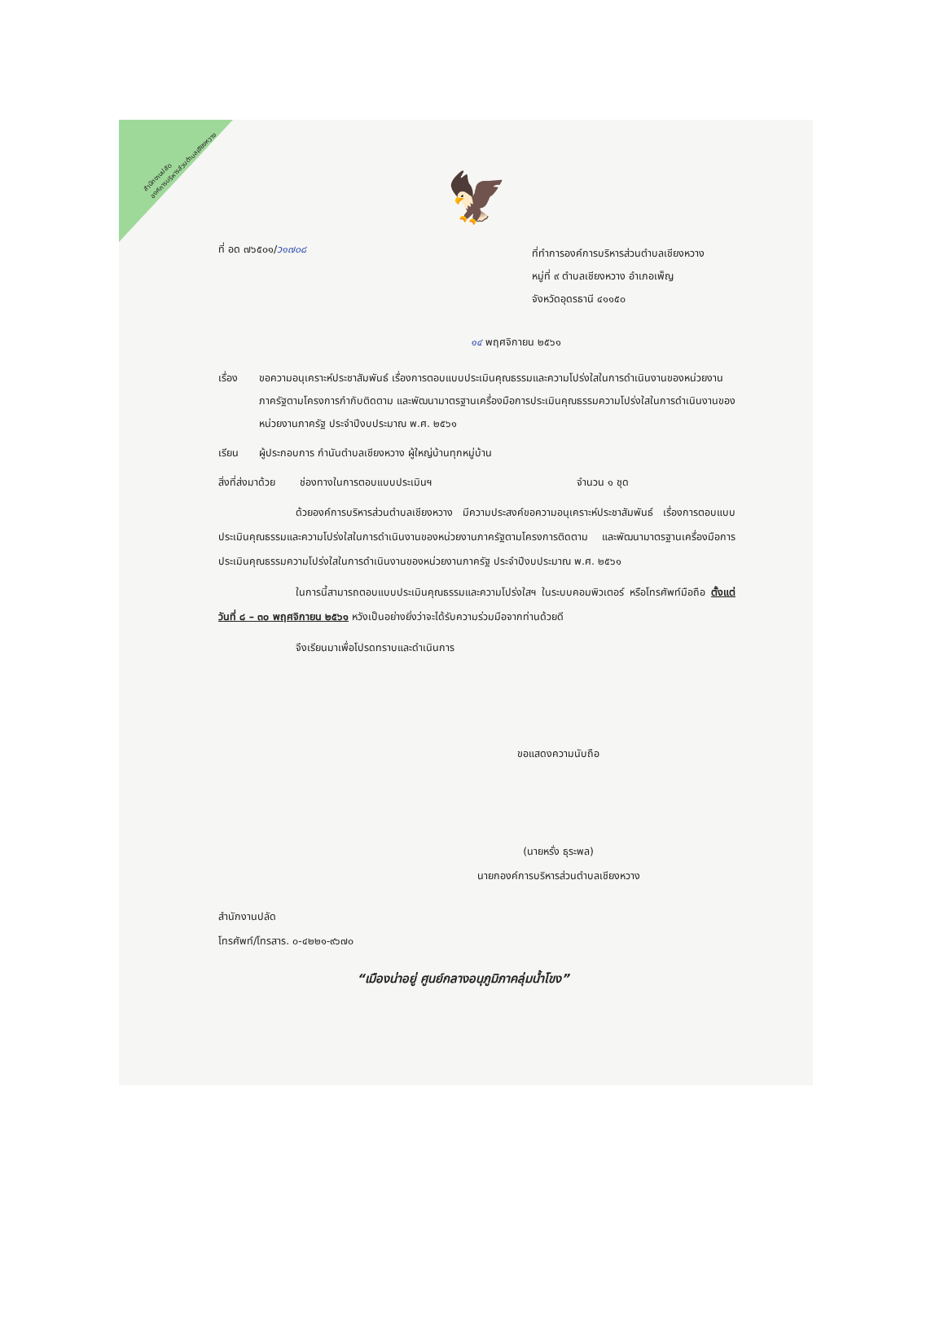สำนักงานปลัด
องค์การบริหารส่วนตำบลเชียงหวาง
🦅
ที่ อด ๗๖๕๐๑/ว๑๗๐๘
ที่ทำการองค์การบริหารส่วนตำบลเชียงหวาง
หมู่ที่ ๙ ตำบลเชียงหวาง อำเภอเพ็ญ
จังหวัดอุดรธานี ๔๑๑๕๐
๑๔ พฤศจิกายน ๒๕๖๑
เรื่อง ขอความอนุเคราะห์ประชาสัมพันธ์ เรื่องการตอบแบบประเมินคุณธรรมและความโปร่งใสในการดำเนินงานของหน่วยงานภาครัฐตามโครงการกำกับติดตาม และพัฒนามาตรฐานเครื่องมือการประเมินคุณธรรมความโปร่งใสในการดำเนินงานของหน่วยงานภาครัฐ ประจำปีงบประมาณ พ.ศ. ๒๕๖๑
เรียน ผู้ประกอบการ กำนันตำบลเชียงหวาง ผู้ใหญ่บ้านทุกหมู่บ้าน
สิ่งที่ส่งมาด้วย
ช่องทางในการตอบแบบประเมินฯ จำนวน ๑ ชุด
ด้วยองค์การบริหารส่วนตำบลเชียงหวาง มีความประสงค์ขอความอนุเคราะห์ประชาสัมพันธ์ เรื่องการตอบแบบประเมินคุณธรรมและความโปร่งใสในการดำเนินงานของหน่วยงานภาครัฐตามโครงการติดตาม และพัฒนามาตรฐานเครื่องมือการประเมินคุณธรรมความโปร่งใสในการดำเนินงานของหน่วยงานภาครัฐ ประจำปีงบประมาณ พ.ศ. ๒๕๖๑
ในการนี้สามารถตอบแบบประเมินคุณธรรมและความโปร่งใสฯ ในระบบคอมพิวเตอร์ หรือโทรศัพท์มือถือ ตั้งแต่วันที่ ๘ – ๓๐ พฤศจิกายน ๒๕๖๑ หวังเป็นอย่างยิ่งว่าจะได้รับความร่วมมือจากท่านด้วยดี
จึงเรียนมาเพื่อโปรดทราบและดำเนินการ
ขอแสดงความนับถือ
(นายหรั่ง ธุระพล)
นายกองค์การบริหารส่วนตำบลเชียงหวาง
สำนักงานปลัด
โทรศัพท์/โทรสาร. ๐-๔๒๒๑-๙๖๗๐
“เมืองน่าอยู่ ศูนย์กลางอนุภูมิภาคลุ่มน้ำโขง”